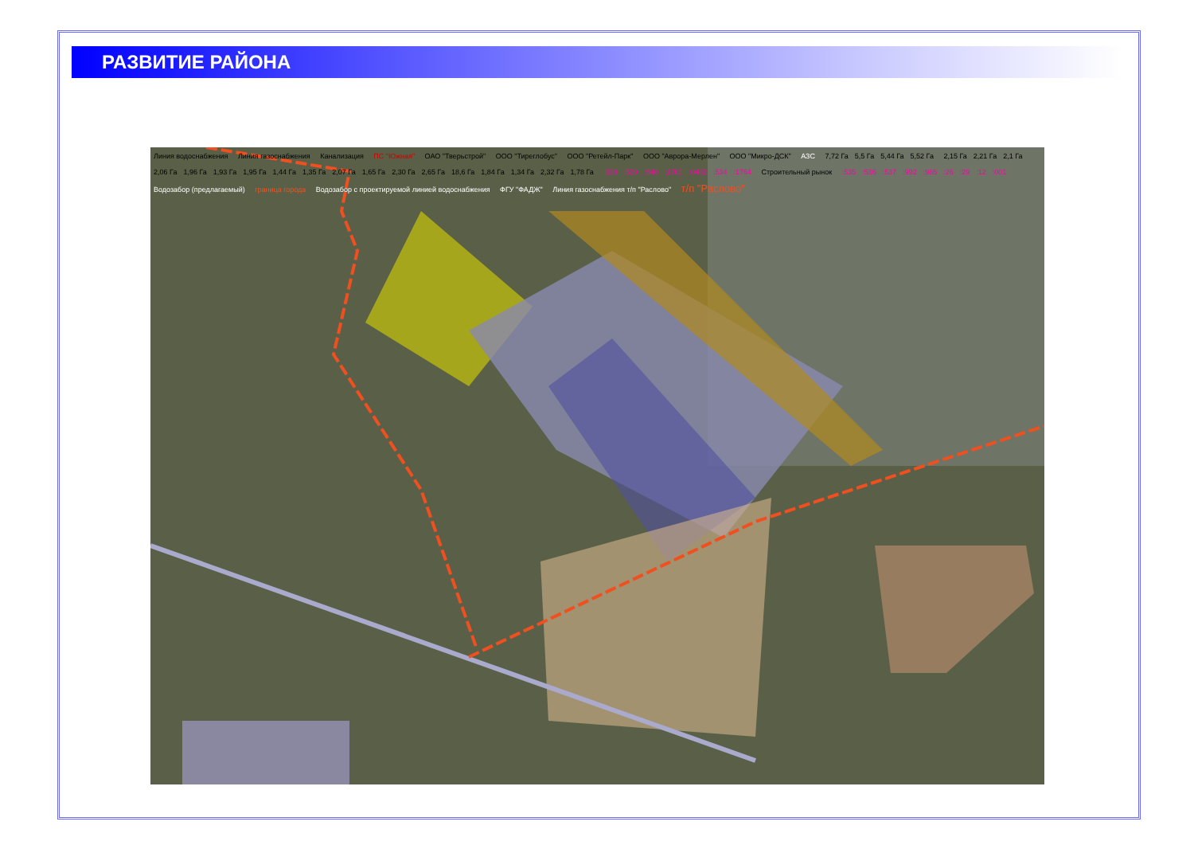РАЗВИТИЕ РАЙОНА
Линия водоснабжения Линия газоснабжения Канализация ПС "Южная" ОАО "Тверьстрой" ООО "Тиреглобус" ООО "Ретейл-Парк" ООО "Аврора-Мерлен" ООО "Микро-ДСК" АЗС 7,72 Га 5,5 Га 5,44 Га 5,52 Га 2,15 Га 2,21 Га 2,1 Га 2,06 Га 1,96 Га 1,93 Га 1,95 Га 1,44 Га 1,35 Га 2,07 Га 1,65 Га 2,30 Га 2,65 Га 18,6 Га 1,84 Га 1,34 Га 2,32 Га 1,78 Га :538:539:540:1761:0432:534:1764 Строительный рынок :535:536:537:992:985:26:29:12:001 Водозабор (предлагаемый) граница города Водозабор с проектируемой линией водоснабжения ФГУ "ФАДЖ" Линия газоснабжения т/п "Раслово" т/п "Раслово"